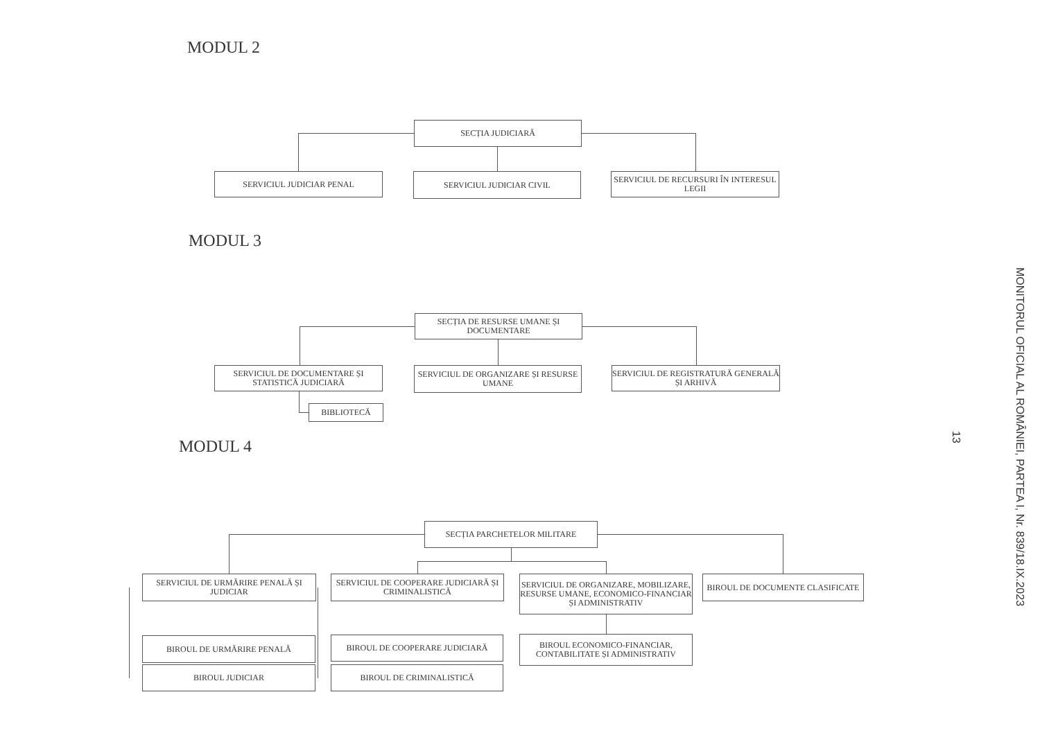MODUL 2
SECȚIA JUDICIARĂ
SERVICIUL JUDICIAR PENAL SERVICIUL JUDICIAR CIVIL
SERVICIUL DE RECURSURI ÎN INTERESUL LEGII
MODUL 3
SECȚIA DE RESURSE UMANE ȘI DOCUMENTARE
SERVICIUL DE DOCUMENTARE ȘI STATISTICĂ JUDICIARĂ
SERVICIUL DE ORGANIZARE ȘI RESURSE UMANE
SERVICIUL DE REGISTRATURĂ GENERALĂ ȘI ARHIVĂ
BIBLIOTECĂ
MODUL 4
SECȚIA PARCHETELOR MILITARE
SERVICIUL DE URMĂRIRE PENALĂ ȘI JUDICIAR
SERVICIUL DE COOPERARE JUDICIARĂ ȘI CRIMINALISTICĂ
SERVICIUL DE ORGANIZARE, MOBILIZARE, RESURSE UMANE, ECONOMICO-FINANCIAR ȘI ADMINISTRATIV
BIROUL DE DOCUMENTE CLASIFICATE
BIROUL DE URMĂRIRE PENALĂ BIROUL DE COOPERARE JUDICIARĂ
BIROUL ECONOMICO-FINANCIAR, CONTABILITATE ȘI ADMINISTRATIV
BIROUL JUDICIAR BIROUL DE CRIMINALISTICĂ
MONITORUL OFICIAL AL ROMÂNIEI, PARTEA I, Nr. 839/18.IX.2023
13